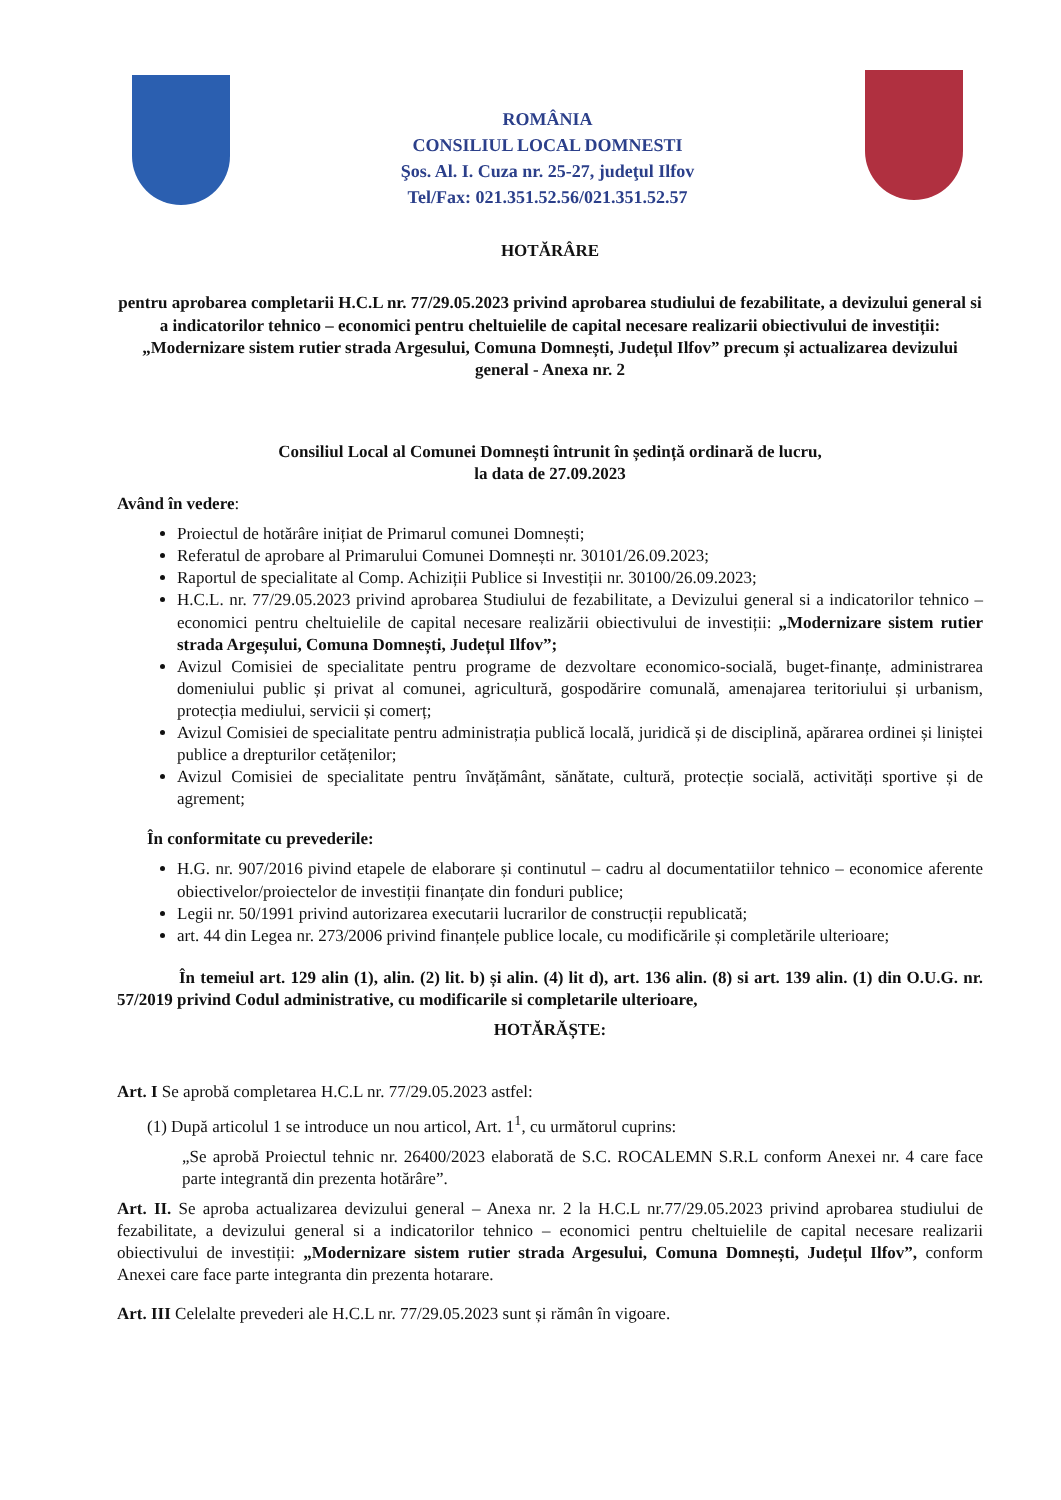ROMÂNIA
CONSILIUL LOCAL DOMNESTI
Şos. Al. I. Cuza nr. 25-27, judeţul Ilfov
Tel/Fax: 021.351.52.56/021.351.52.57
HOTĂRÂRE
pentru aprobarea completarii H.C.L nr. 77/29.05.2023 privind aprobarea studiului de fezabilitate, a devizului general si a indicatorilor tehnico – economici pentru cheltuielile de capital necesare realizarii obiectivului de investiții: „Modernizare sistem rutier strada Argesului, Comuna Domnești, Județul Ilfov” precum și actualizarea devizului general - Anexa nr. 2
Consiliul Local al Comunei Domnești întrunit în ședință ordinară de lucru,
la data de 27.09.2023
Având în vedere:
Proiectul de hotărâre inițiat de Primarul comunei Domnești;
Referatul de aprobare al Primarului Comunei Domnești nr. 30101/26.09.2023;
Raportul de specialitate al Comp. Achiziții Publice si Investiții nr. 30100/26.09.2023;
H.C.L. nr. 77/29.05.2023 privind aprobarea Studiului de fezabilitate, a Devizului general si a indicatorilor tehnico – economici pentru cheltuielile de capital necesare realizării obiectivului de investiții: „Modernizare sistem rutier strada Argeșului, Comuna Domnești, Județul Ilfov”;
Avizul Comisiei de specialitate pentru programe de dezvoltare economico-socială, buget-finanțe, administrarea domeniului public și privat al comunei, agricultură, gospodărire comunală, amenajarea teritoriului și urbanism, protecția mediului, servicii și comerț;
Avizul Comisiei de specialitate pentru administrația publică locală, juridică și de disciplină, apărarea ordinei și liniștei publice a drepturilor cetățenilor;
Avizul Comisiei de specialitate pentru învățământ, sănătate, cultură, protecție socială, activități sportive și de agrement;
În conformitate cu prevederile:
H.G. nr. 907/2016 pivind etapele de elaborare și continutul – cadru al documentatiilor tehnico – economice aferente obiectivelor/proiectelor de investiții finanțate din fonduri publice;
Legii nr. 50/1991 privind autorizarea executarii lucrarilor de construcții republicată;
art. 44 din Legea nr. 273/2006 privind finanțele publice locale, cu modificările și completările ulterioare;
În temeiul art. 129 alin (1), alin. (2) lit. b) și alin. (4) lit d), art. 136 alin. (8) si art. 139 alin. (1) din O.U.G. nr. 57/2019 privind Codul administrative, cu modificarile si completarile ulterioare,
HOTĂRĂȘTE:
Art. I Se aprobă completarea H.C.L nr. 77/29.05.2023 astfel:
(1) După articolul 1 se introduce un nou articol, Art. 1<sup>1</sup>, cu următorul cuprins:
„Se aprobă Proiectul tehnic nr. 26400/2023 elaborată de S.C. ROCALEMN S.R.L conform Anexei nr. 4 care face parte integrantă din prezenta hotărâre”.
Art. II. Se aproba actualizarea devizului general – Anexa nr. 2 la H.C.L nr.77/29.05.2023 privind aprobarea studiului de fezabilitate, a devizului general si a indicatorilor tehnico – economici pentru cheltuielile de capital necesare realizarii obiectivului de investiții: „Modernizare sistem rutier strada Argesului, Comuna Domnești, Județul Ilfov”, conform Anexei care face parte integranta din prezenta hotarare.
Art. III Celelalte prevederi ale H.C.L nr. 77/29.05.2023 sunt și rămân în vigoare.